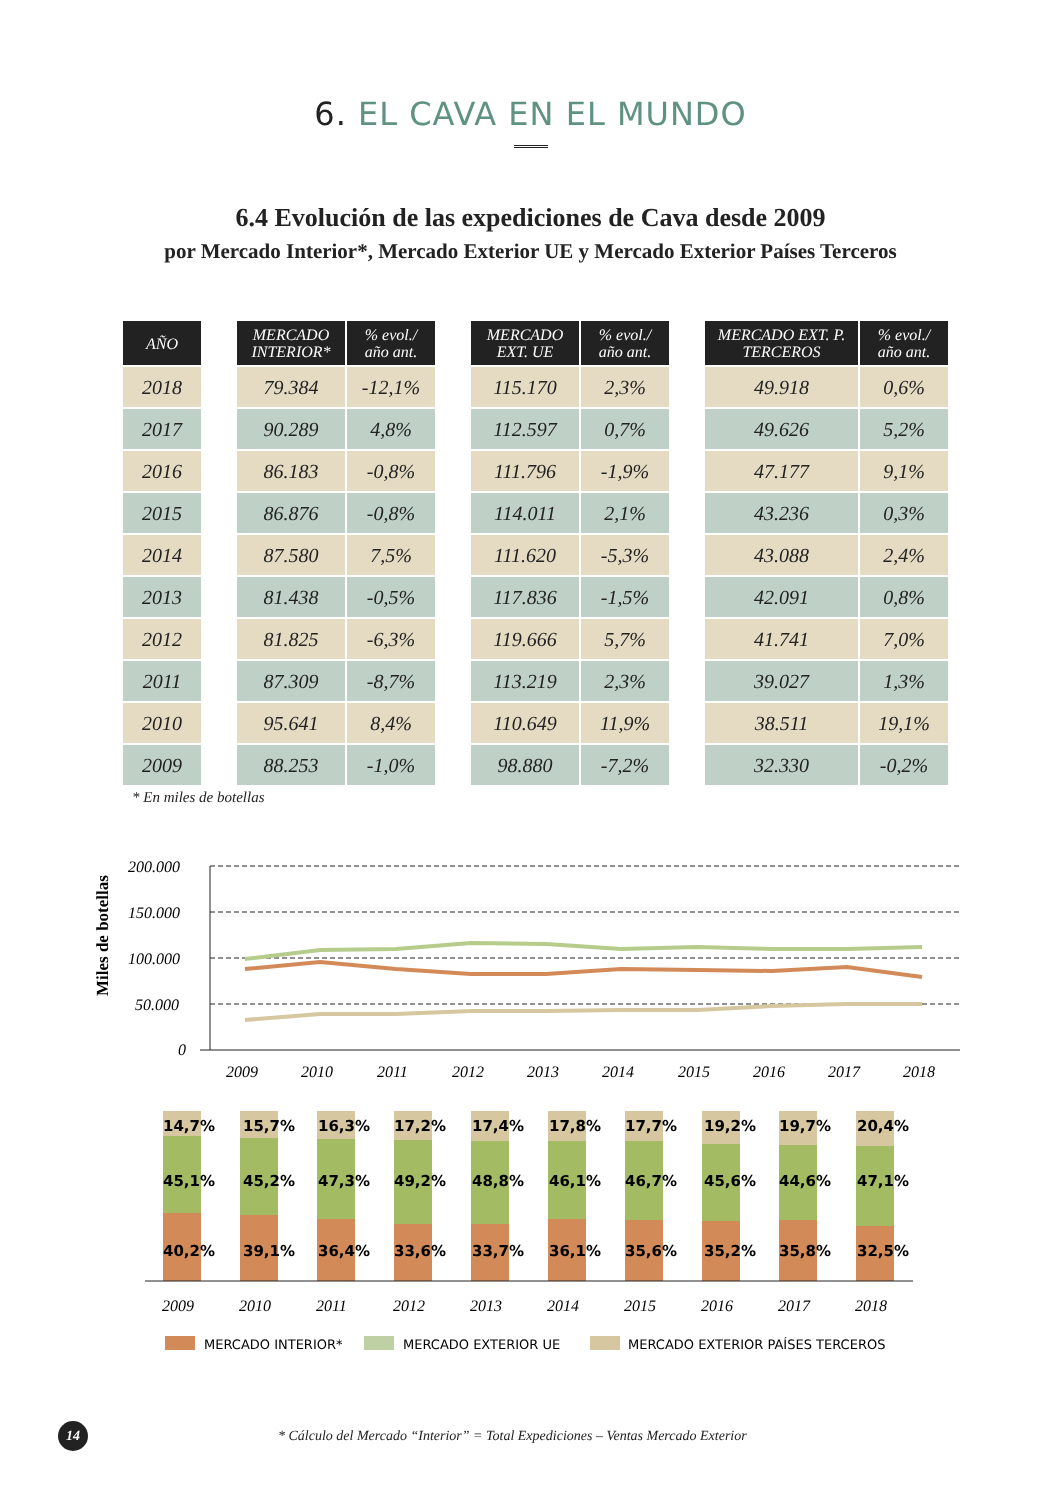6. EL CAVA EN EL MUNDO
6.4 Evolución de las expediciones de Cava desde 2009
por Mercado Interior*, Mercado Exterior UE y Mercado Exterior Países Terceros
| AÑO | | MERCADO INTERIOR* | % evol./ año ant. | | MERCADO EXT. UE | % evol./ año ant. | | MERCADO EXT. P. TERCEROS | % evol./ año ant. |
| --- | --- | --- | --- | --- | --- | --- | --- | --- | --- |
| 2018 | | 79.384 | -12,1% | | 115.170 | 2,3% | | 49.918 | 0,6% |
| 2017 | | 90.289 | 4,8% | | 112.597 | 0,7% | | 49.626 | 5,2% |
| 2016 | | 86.183 | -0,8% | | 111.796 | -1,9% | | 47.177 | 9,1% |
| 2015 | | 86.876 | -0,8% | | 114.011 | 2,1% | | 43.236 | 0,3% |
| 2014 | | 87.580 | 7,5% | | 111.620 | -5,3% | | 43.088 | 2,4% |
| 2013 | | 81.438 | -0,5% | | 117.836 | -1,5% | | 42.091 | 0,8% |
| 2012 | | 81.825 | -6,3% | | 119.666 | 5,7% | | 41.741 | 7,0% |
| 2011 | | 87.309 | -8,7% | | 113.219 | 2,3% | | 39.027 | 1,3% |
| 2010 | | 95.641 | 8,4% | | 110.649 | 11,9% | | 38.511 | 19,1% |
| 2009 | | 88.253 | -1,0% | | 98.880 | -7,2% | | 32.330 | -0,2% |
* En miles de botellas
Miles de botellas
200.000
150.000
100.000
50.000
0
2009
2010
2011
2012
2013
2014
2015
2016
2017
2018
14,7%
15,7%
16,3%
17,2%
17,4%
17,8%
17,7%
19,2%
19,7%
20,4%
45,1%
45,2%
47,3%
49,2%
48,8%
46,1%
46,7%
45,6%
44,6%
47,1%
40,2%
39,1%
36,4%
33,6%
33,7%
36,1%
35,6%
35,2%
35,8%
32,5%
2009
2010
2011
2012
2013
2014
2015
2016
2017
2018
MERCADO INTERIOR*
MERCADO EXTERIOR UE
MERCADO EXTERIOR PAÍSES TERCEROS
14
* Cálculo del Mercado “Interior” = Total Expediciones – Ventas Mercado Exterior